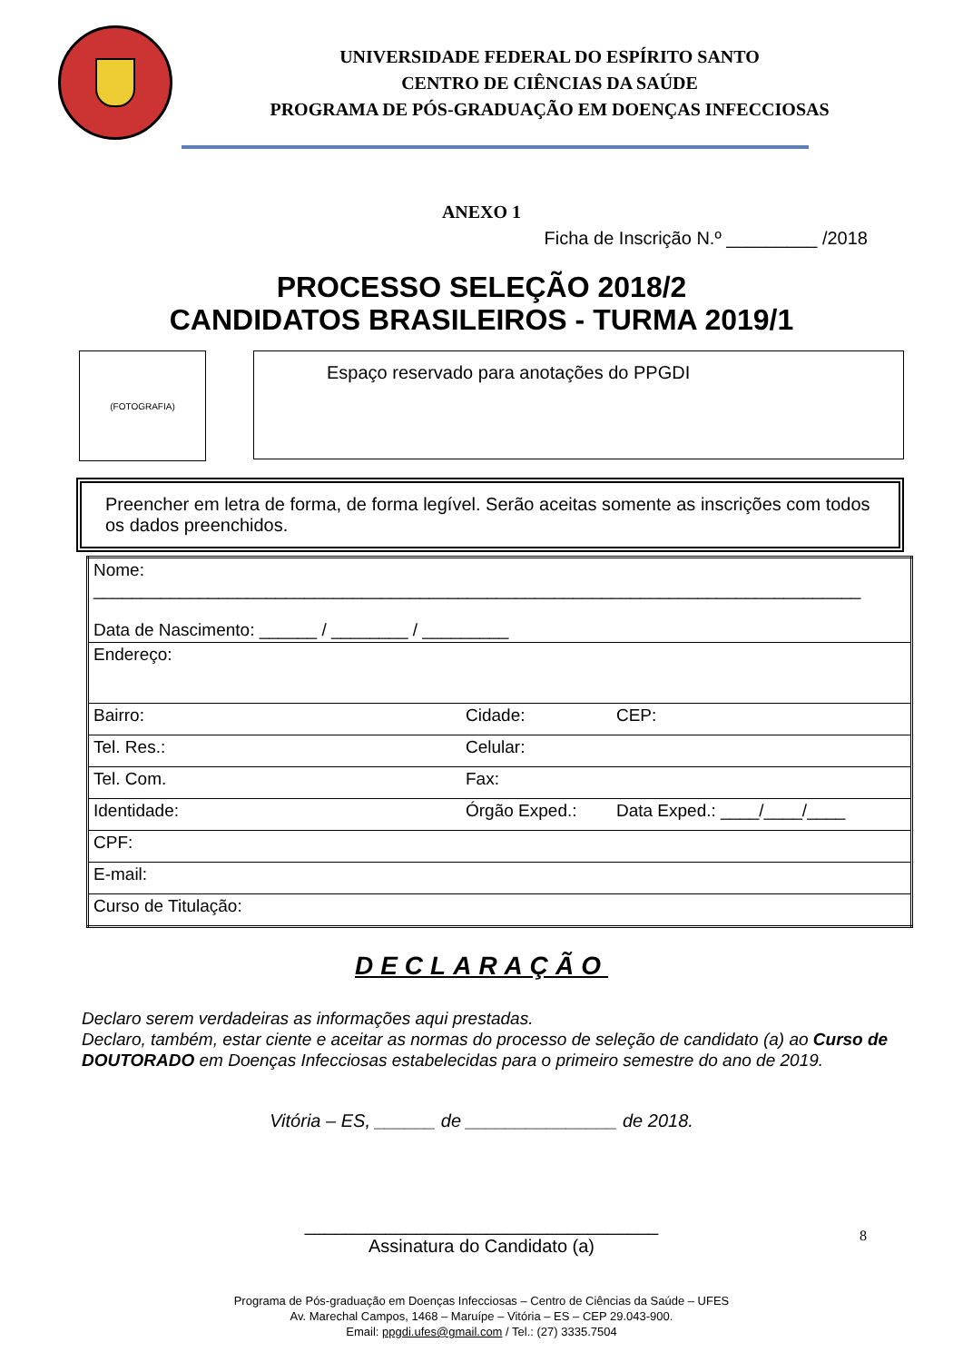UNIVERSIDADE FEDERAL DO ESPÍRITO SANTO
CENTRO DE CIÊNCIAS DA SAÚDE
PROGRAMA DE PÓS-GRADUAÇÃO EM DOENÇAS INFECCIOSAS
ANEXO 1
Ficha de Inscrição N.º _________ /2018
PROCESSO SELEÇÃO 2018/2
CANDIDATOS BRASILEIROS - TURMA 2019/1
(FOTOGRAFIA)
Espaço reservado para anotações do PPGDI
Preencher em letra de forma, de forma legível. Serão aceitas somente as inscrições com todos os dados preenchidos.
| Nome: ________________________________________________________________________________ Data de Nascimento: ______ / ________ / _________ | | |
| Endereço: | | |
| Bairro: | Cidade: | CEP: |
| Tel. Res.: | Celular: | |
| Tel. Com. | Fax: | |
| Identidade: | Órgão Exped.: | Data Exped.: ____/____/____ |
| CPF: | | |
| E-mail: | | |
| Curso de Titulação: | | |
DECLARAÇÃO
Declaro serem verdadeiras as informações aqui prestadas.
Declaro, também, estar ciente e aceitar as normas do processo de seleção de candidato (a) ao Curso de DOUTORADO em Doenças Infecciosas estabelecidas para o primeiro semestre do ano de 2019.
Vitória – ES, ______ de _______________ de 2018.
___________________________________
Assinatura do Candidato (a)
8
Programa de Pós-graduação em Doenças Infecciosas – Centro de Ciências da Saúde – UFES
Av. Marechal Campos, 1468 – Maruípe – Vitória – ES – CEP 29.043-900.
Email: ppgdi.ufes@gmail.com / Tel.: (27) 3335.7504